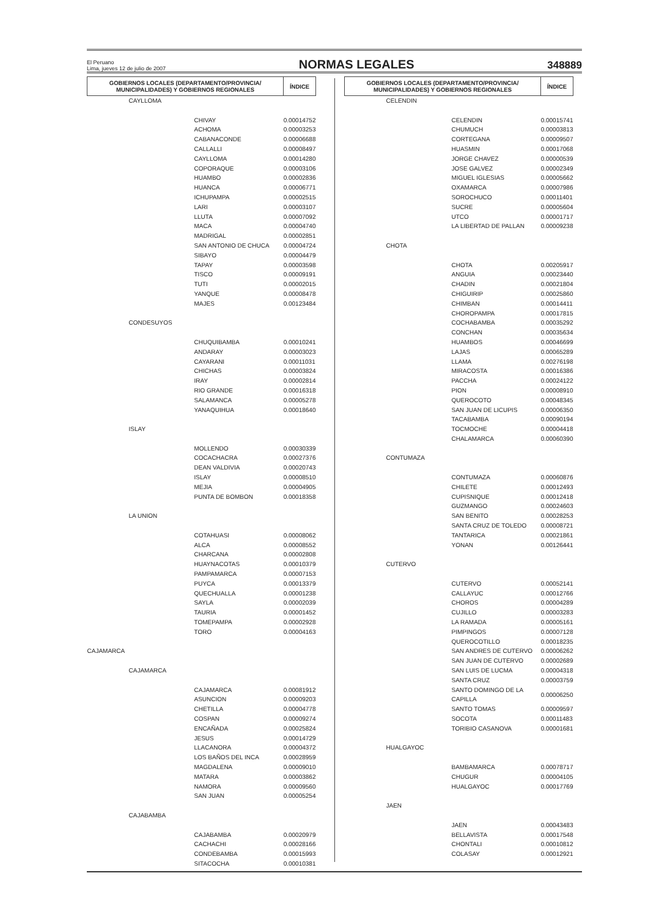El Peruano
Lima, jueves 12 de julio de 2007
NORMAS LEGALES
348889
| GOBIERNOS LOCALES (DEPARTAMENTO/PROVINCIA/ MUNICIPALIDADES) Y GOBIERNOS REGIONALES | ÍNDICE |
| --- | --- |
| CAYLLOMA | |
| CHIVAY | 0.00014752 |
| ACHOMA | 0.00003253 |
| CABANACONDE | 0.00006688 |
| CALLALLI | 0.00008497 |
| CAYLLOMA | 0.00014280 |
| COPORAQUE | 0.00003106 |
| HUAMBO | 0.00002836 |
| HUANCA | 0.00006771 |
| ICHUPAMPA | 0.00002515 |
| LARI | 0.00003107 |
| LLUTA | 0.00007092 |
| MACA | 0.00004740 |
| MADRIGAL | 0.00002851 |
| SAN ANTONIO DE CHUCA | 0.00004724 |
| SIBAYO | 0.00004479 |
| TAPAY | 0.00003598 |
| TISCO | 0.00009191 |
| TUTI | 0.00002015 |
| YANQUE | 0.00008478 |
| MAJES | 0.00123484 |
| CONDESUYOS | |
| CHUQUIBAMBA | 0.00010241 |
| ANDARAY | 0.00003023 |
| CAYARANI | 0.00011031 |
| CHICHAS | 0.00003824 |
| IRAY | 0.00002814 |
| RIO GRANDE | 0.00016318 |
| SALAMANCA | 0.00005278 |
| YANAQUIHUA | 0.00018640 |
| ISLAY | |
| MOLLENDO | 0.00030339 |
| COCACHACRA | 0.00027376 |
| DEAN VALDIVIA | 0.00020743 |
| ISLAY | 0.00008510 |
| MEJIA | 0.00004905 |
| PUNTA DE BOMBON | 0.00018358 |
| LA UNION | |
| COTAHUASI | 0.00008062 |
| ALCA | 0.00008552 |
| CHARCANA | 0.00002808 |
| HUAYNACOTAS | 0.00010379 |
| PAMPAMARCA | 0.00007153 |
| PUYCA | 0.00013379 |
| QUECHUALLA | 0.00001238 |
| SAYLA | 0.00002039 |
| TAURIA | 0.00001452 |
| TOMEPAMPA | 0.00002928 |
| TORO | 0.00004163 |
| CAJAMARCA | |
| CAJAMARCA | |
| CAJAMARCA | 0.00081912 |
| ASUNCION | 0.00009203 |
| CHETILLA | 0.00004778 |
| COSPAN | 0.00009274 |
| ENCAÑADA | 0.00025824 |
| JESUS | 0.00014729 |
| LLACANORA | 0.00004372 |
| LOS BAÑOS DEL INCA | 0.00028959 |
| MAGDALENA | 0.00009010 |
| MATARA | 0.00003862 |
| NAMORA | 0.00009560 |
| SAN JUAN | 0.00005254 |
| CAJABAMBA | |
| CAJABAMBA | 0.00020979 |
| CACHACHI | 0.00028166 |
| CONDEBAMBA | 0.00015993 |
| SITACOCHA | 0.00010381 |
| GOBIERNOS LOCALES (DEPARTAMENTO/PROVINCIA/ MUNICIPALIDADES) Y GOBIERNOS REGIONALES | ÍNDICE |
| --- | --- |
| CELENDIN | |
| CELENDIN | 0.00015741 |
| CHUMUCH | 0.00003813 |
| CORTEGANA | 0.00009507 |
| HUASMIN | 0.00017068 |
| JORGE CHAVEZ | 0.00000539 |
| JOSE GALVEZ | 0.00002349 |
| MIGUEL IGLESIAS | 0.00005662 |
| OXAMARCA | 0.00007986 |
| SOROCHUCO | 0.00011401 |
| SUCRE | 0.00005604 |
| UTCO | 0.00001717 |
| LA LIBERTAD DE PALLAN | 0.00009238 |
| CHOTA | |
| CHOTA | 0.00205917 |
| ANGUIA | 0.00023440 |
| CHADIN | 0.00021804 |
| CHIGUIRIP | 0.00025860 |
| CHIMBAN | 0.00014411 |
| CHOROPAMPA | 0.00017815 |
| COCHABAMBA | 0.00035292 |
| CONCHAN | 0.00035634 |
| HUAMBOS | 0.00046699 |
| LAJAS | 0.00065289 |
| LLAMA | 0.00276198 |
| MIRACOSTA | 0.00016386 |
| PACCHA | 0.00024122 |
| PION | 0.00008910 |
| QUEROCOTO | 0.00048345 |
| SAN JUAN DE LICUPIS | 0.00006350 |
| TACABAMBA | 0.00090194 |
| TOCMOCHE | 0.00004418 |
| CHALAMARCA | 0.00060390 |
| CONTUMAZA | |
| CONTUMAZA | 0.00060876 |
| CHILETE | 0.00012493 |
| CUPISNIQUE | 0.00012418 |
| GUZMANGO | 0.00024603 |
| SAN BENITO | 0.00028253 |
| SANTA CRUZ DE TOLEDO | 0.00008721 |
| TANTARICA | 0.00021861 |
| YONAN | 0.00126441 |
| CUTERVO | |
| CUTERVO | 0.00052141 |
| CALLAYUC | 0.00012766 |
| CHOROS | 0.00004289 |
| CUJILLO | 0.00003283 |
| LA RAMADA | 0.00005161 |
| PIMPINGOS | 0.00007128 |
| QUEROCOTILLO | 0.00018235 |
| SAN ANDRES DE CUTERVO | 0.00006262 |
| SAN JUAN DE CUTERVO | 0.00002689 |
| SAN LUIS DE LUCMA | 0.00004318 |
| SANTA CRUZ | 0.00003759 |
| SANTO DOMINGO DE LA CAPILLA | 0.00006250 |
| SANTO TOMAS | 0.00009597 |
| SOCOTA | 0.00011483 |
| TORIBIO CASANOVA | 0.00001681 |
| HUALGAYOC | |
| BAMBAMARCA | 0.00078717 |
| CHUGUR | 0.00004105 |
| HUALGAYOC | 0.00017769 |
| JAEN | |
| JAEN | 0.00043483 |
| BELLAVISTA | 0.00017548 |
| CHONTALI | 0.00010812 |
| COLASAY | 0.00012921 |